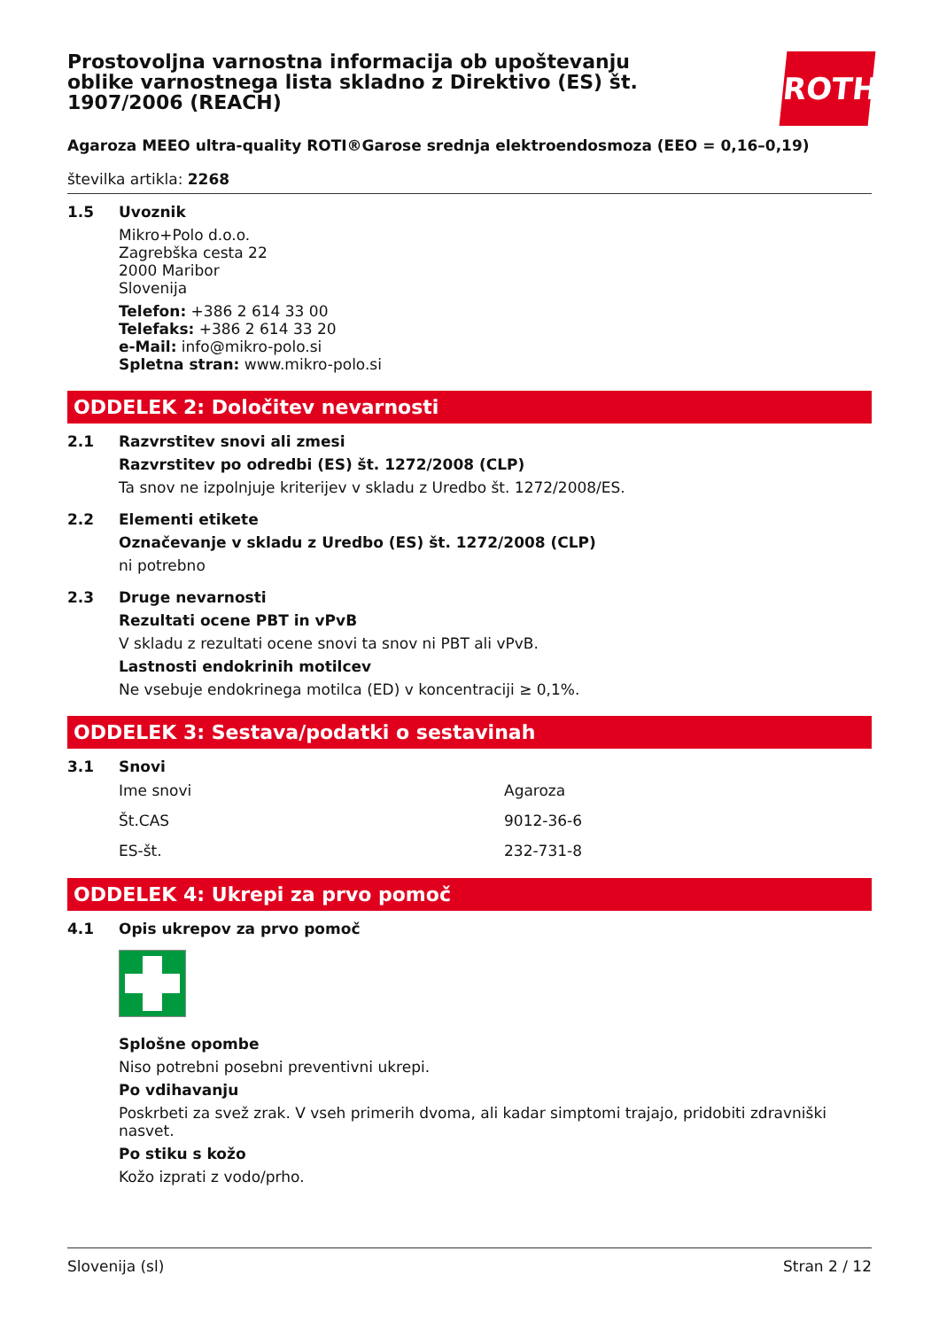Prostovoljna varnostna informacija ob upoštevanju oblike varnostnega lista skladno z Direktivo (ES) št. 1907/2006 (REACH)
ROTH
Agaroza MEEO ultra-quality ROTI®Garose srednja elektroendosmoza (EEO = 0,16–0,19)
številka artikla: 2268
1.5 Uvoznik
Mikro+Polo d.o.o.
Zagrebška cesta 22
2000 Maribor
Slovenija
Telefon: +386 2 614 33 00
Telefaks: +386 2 614 33 20
e-Mail: info@mikro-polo.si
Spletna stran: www.mikro-polo.si
ODDELEK 2: Določitev nevarnosti
2.1 Razvrstitev snovi ali zmesi
Razvrstitev po odredbi (ES) št. 1272/2008 (CLP)
Ta snov ne izpolnjuje kriterijev v skladu z Uredbo št. 1272/2008/ES.
2.2 Elementi etikete
Označevanje v skladu z Uredbo (ES) št. 1272/2008 (CLP)
ni potrebno
2.3 Druge nevarnosti
Rezultati ocene PBT in vPvB
V skladu z rezultati ocene snovi ta snov ni PBT ali vPvB.
Lastnosti endokrinih motilcev
Ne vsebuje endokrinega motilca (ED) v koncentraciji ≥ 0,1%.
ODDELEK 3: Sestava/podatki o sestavinah
3.1 Snovi
| Ime snovi | Agaroza |
| Št.CAS | 9012-36-6 |
| ES-št. | 232-731-8 |
ODDELEK 4: Ukrepi za prvo pomoč
4.1 Opis ukrepov za prvo pomoč
Splošne opombe
Niso potrebni posebni preventivni ukrepi.
Po vdihavanju
Poskrbeti za svež zrak. V vseh primerih dvoma, ali kadar simptomi trajajo, pridobiti zdravniški nasvet.
Po stiku s kožo
Kožo izprati z vodo/prho.
Slovenija (sl) Stran 2 / 12